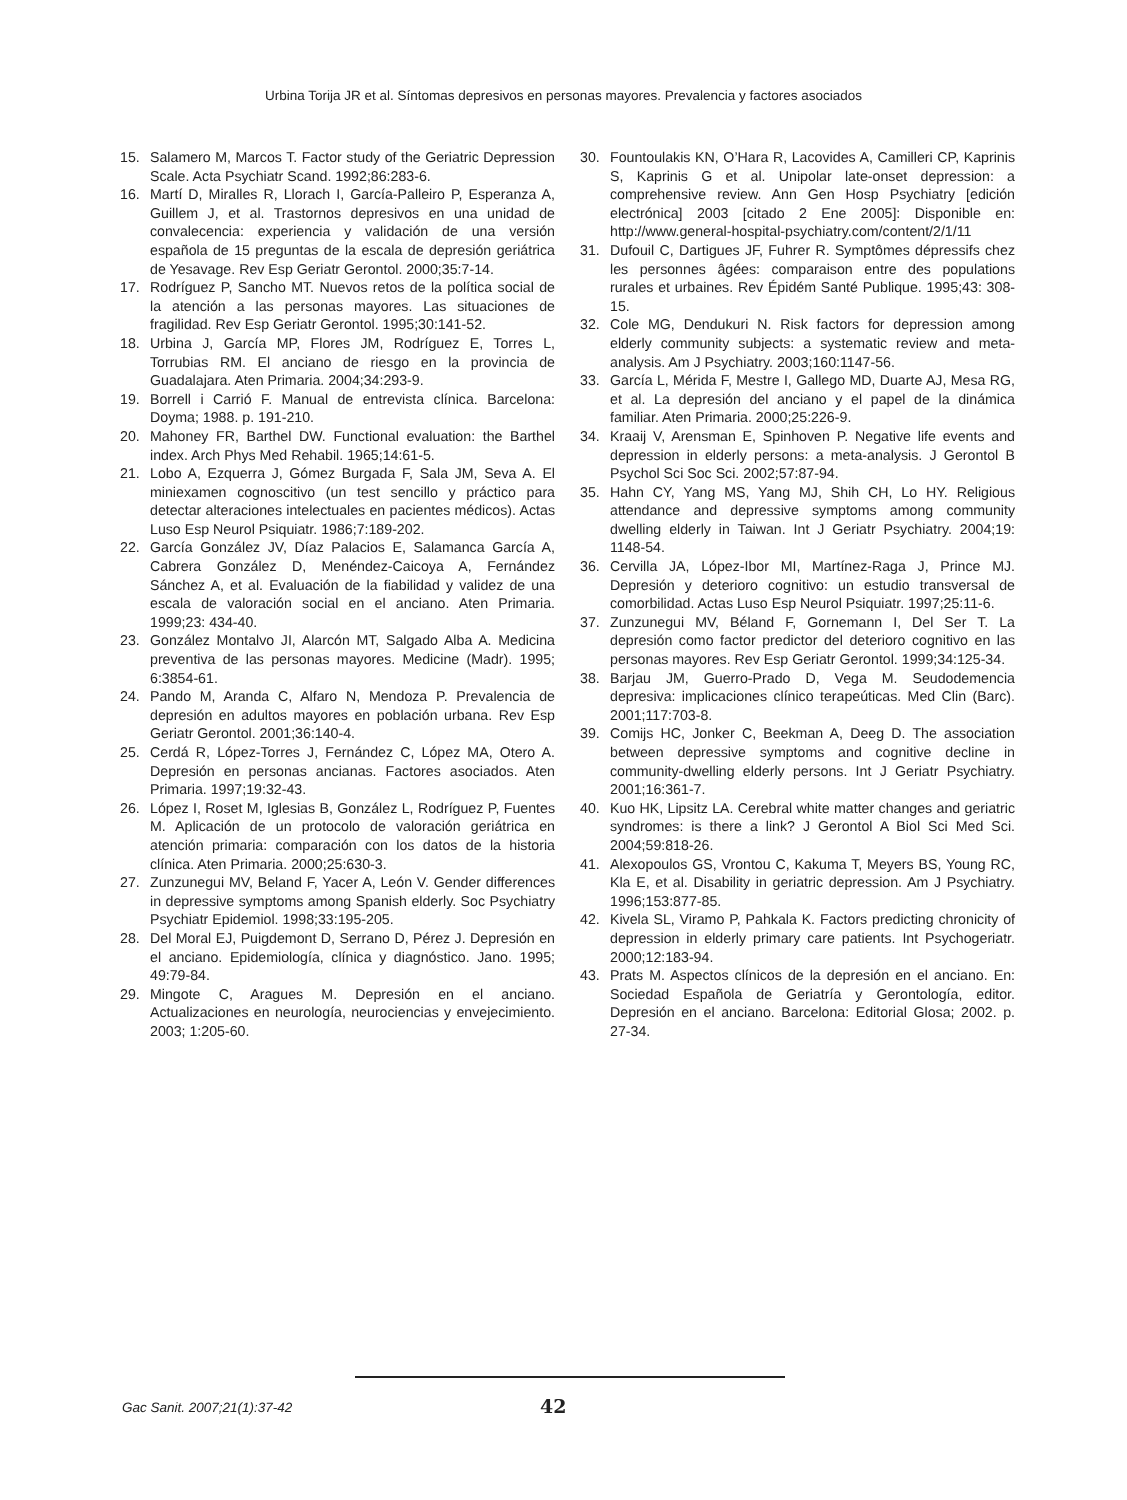Urbina Torija JR et al. Síntomas depresivos en personas mayores. Prevalencia y factores asociados
15. Salamero M, Marcos T. Factor study of the Geriatric Depression Scale. Acta Psychiatr Scand. 1992;86:283-6.
16. Martí D, Miralles R, Llorach I, García-Palleiro P, Esperanza A, Guillem J, et al. Trastornos depresivos en una unidad de convalecencia: experiencia y validación de una versión española de 15 preguntas de la escala de depresión geriátrica de Yesavage. Rev Esp Geriatr Gerontol. 2000;35:7-14.
17. Rodríguez P, Sancho MT. Nuevos retos de la política social de la atención a las personas mayores. Las situaciones de fragilidad. Rev Esp Geriatr Gerontol. 1995;30:141-52.
18. Urbina J, García MP, Flores JM, Rodríguez E, Torres L, Torrubias RM. El anciano de riesgo en la provincia de Guadalajara. Aten Primaria. 2004;34:293-9.
19. Borrell i Carrió F. Manual de entrevista clínica. Barcelona: Doyma; 1988. p. 191-210.
20. Mahoney FR, Barthel DW. Functional evaluation: the Barthel index. Arch Phys Med Rehabil. 1965;14:61-5.
21. Lobo A, Ezquerra J, Gómez Burgada F, Sala JM, Seva A. El miniexamen cognoscitivo (un test sencillo y práctico para detectar alteraciones intelectuales en pacientes médicos). Actas Luso Esp Neurol Psiquiatr. 1986;7:189-202.
22. García González JV, Díaz Palacios E, Salamanca García A, Cabrera González D, Menéndez-Caicoya A, Fernández Sánchez A, et al. Evaluación de la fiabilidad y validez de una escala de valoración social en el anciano. Aten Primaria. 1999;23: 434-40.
23. González Montalvo JI, Alarcón MT, Salgado Alba A. Medicina preventiva de las personas mayores. Medicine (Madr). 1995; 6:3854-61.
24. Pando M, Aranda C, Alfaro N, Mendoza P. Prevalencia de depresión en adultos mayores en población urbana. Rev Esp Geriatr Gerontol. 2001;36:140-4.
25. Cerdá R, López-Torres J, Fernández C, López MA, Otero A. Depresión en personas ancianas. Factores asociados. Aten Primaria. 1997;19:32-43.
26. López I, Roset M, Iglesias B, González L, Rodríguez P, Fuentes M. Aplicación de un protocolo de valoración geriátrica en atención primaria: comparación con los datos de la historia clínica. Aten Primaria. 2000;25:630-3.
27. Zunzunegui MV, Beland F, Yacer A, León V. Gender differences in depressive symptoms among Spanish elderly. Soc Psychiatry Psychiatr Epidemiol. 1998;33:195-205.
28. Del Moral EJ, Puigdemont D, Serrano D, Pérez J. Depresión en el anciano. Epidemiología, clínica y diagnóstico. Jano. 1995; 49:79-84.
29. Mingote C, Aragues M. Depresión en el anciano. Actualizaciones en neurología, neurociencias y envejecimiento. 2003; 1:205-60.
30. Fountoulakis KN, O’Hara R, Lacovides A, Camilleri CP, Kaprinis S, Kaprinis G et al. Unipolar late-onset depression: a comprehensive review. Ann Gen Hosp Psychiatry [edición electrónica] 2003 [citado 2 Ene 2005]: Disponible en: http://www.general-hospital-psychiatry.com/content/2/1/11
31. Dufouil C, Dartigues JF, Fuhrer R. Symptômes dépressifs chez les personnes âgées: comparaison entre des populations rurales et urbaines. Rev Épidém Santé Publique. 1995;43: 308-15.
32. Cole MG, Dendukuri N. Risk factors for depression among elderly community subjects: a systematic review and meta-analysis. Am J Psychiatry. 2003;160:1147-56.
33. García L, Mérida F, Mestre I, Gallego MD, Duarte AJ, Mesa RG, et al. La depresión del anciano y el papel de la dinámica familiar. Aten Primaria. 2000;25:226-9.
34. Kraaij V, Arensman E, Spinhoven P. Negative life events and depression in elderly persons: a meta-analysis. J Gerontol B Psychol Sci Soc Sci. 2002;57:87-94.
35. Hahn CY, Yang MS, Yang MJ, Shih CH, Lo HY. Religious attendance and depressive symptoms among community dwelling elderly in Taiwan. Int J Geriatr Psychiatry. 2004;19: 1148-54.
36. Cervilla JA, López-Ibor MI, Martínez-Raga J, Prince MJ. Depresión y deterioro cognitivo: un estudio transversal de comorbilidad. Actas Luso Esp Neurol Psiquiatr. 1997;25:11-6.
37. Zunzunegui MV, Béland F, Gornemann I, Del Ser T. La depresión como factor predictor del deterioro cognitivo en las personas mayores. Rev Esp Geriatr Gerontol. 1999;34:125-34.
38. Barjau JM, Guerro-Prado D, Vega M. Seudodemencia depresiva: implicaciones clínico terapeúticas. Med Clin (Barc). 2001;117:703-8.
39. Comijs HC, Jonker C, Beekman A, Deeg D. The association between depressive symptoms and cognitive decline in community-dwelling elderly persons. Int J Geriatr Psychiatry. 2001;16:361-7.
40. Kuo HK, Lipsitz LA. Cerebral white matter changes and geriatric syndromes: is there a link? J Gerontol A Biol Sci Med Sci. 2004;59:818-26.
41. Alexopoulos GS, Vrontou C, Kakuma T, Meyers BS, Young RC, Kla E, et al. Disability in geriatric depression. Am J Psychiatry. 1996;153:877-85.
42. Kivela SL, Viramo P, Pahkala K. Factors predicting chronicity of depression in elderly primary care patients. Int Psychogeriatr. 2000;12:183-94.
43. Prats M. Aspectos clínicos de la depresión en el anciano. En: Sociedad Española de Geriatría y Gerontología, editor. Depresión en el anciano. Barcelona: Editorial Glosa; 2002. p. 27-34.
Gac Sanit. 2007;21(1):37-42 42